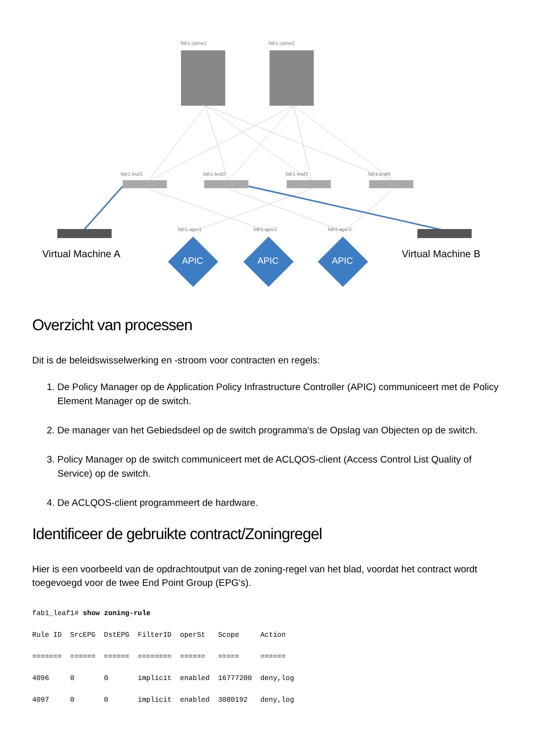fab1-spine1 fab1-spine2
fab1-leaf1 fab1-leaf2 fab1-leaf3 fab1-leaf4
fab1-apic1 fab1-apic2 fab1-apic3
Virtual Machine A Virtual Machine B
APIC APIC APIC
Overzicht van processen
Dit is de beleidswisselwerking en -stroom voor contracten en regels:
1. De Policy Manager op de Application Policy Infrastructure Controller (APIC) communiceert met de Policy Element Manager op de switch.
2. De manager van het Gebiedsdeel op de switch programma's de Opslag van Objecten op de switch.
3. Policy Manager op de switch communiceert met de ACLQOS-client (Access Control List Quality of Service) op de switch.
4. De ACLQOS-client programmeert de hardware.
Identificeer de gebruikte contract/Zoningregel
Hier is een voorbeeld van de opdrachtoutput van de zoning-regel van het blad, voordat het contract wordt toegevoegd voor de twee End Point Group (EPG's).
fab1_leaf1# show zoning-rule
Rule ID  SrcEPG  DstEPG  FilterID  operSt   Scope     Action
=======  ======  ======  ========  ======   =====     ======
4096     0       0       implicit  enabled  16777200  deny,log
4097     0       0       implicit  enabled  3080192   deny,log